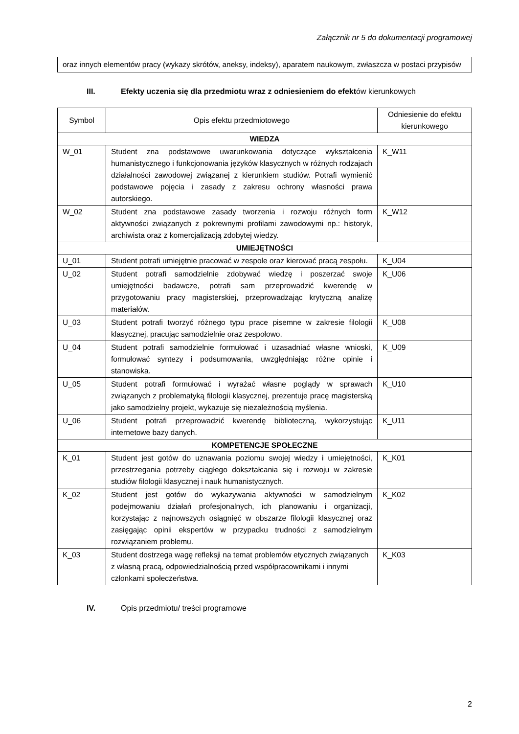Załącznik nr 5 do dokumentacji programowej
oraz innych elementów pracy (wykazy skrótów, aneksy, indeksy), aparatem naukowym, zwłaszcza w postaci przypisów
III. Efekty uczenia się dla przedmiotu wraz z odniesieniem do efektów kierunkowych
| Symbol | Opis efektu przedmiotowego | Odniesienie do efektu kierunkowego |
| --- | --- | --- |
| WIEDZA | | |
| W_01 | Student zna podstawowe uwarunkowania dotyczące wykształcenia humanistycznego i funkcjonowania języków klasycznych w różnych rodzajach działalności zawodowej związanej z kierunkiem studiów. Potrafi wymienić podstawowe pojęcia i zasady z zakresu ochrony własności prawa autorskiego. | K_W11 |
| W_02 | Student zna podstawowe zasady tworzenia i rozwoju różnych form aktywności związanych z pokrewnymi profilami zawodowymi np.: historyk, archiwista oraz z komercjalizacją zdobytej wiedzy. | K_W12 |
| UMIEJĘTNOŚCI | | |
| U_01 | Student potrafi umiejętnie pracować w zespole oraz kierować pracą zespołu. | K_U04 |
| U_02 | Student potrafi samodzielnie zdobywać wiedzę i poszerzać swoje umiejętności badawcze, potrafi sam przeprowadzić kwerendę w przygotowaniu pracy magisterskiej, przeprowadzając krytyczną analizę materiałów. | K_U06 |
| U_03 | Student potrafi tworzyć różnego typu prace pisemne w zakresie filologii klasycznej, pracując samodzielnie oraz zespołowo. | K_U08 |
| U_04 | Student potrafi samodzielnie formułować i uzasadniać własne wnioski, formułować syntezy i podsumowania, uwzględniając różne opinie i stanowiska. | K_U09 |
| U_05 | Student potrafi formułować i wyrażać własne poglądy w sprawach związanych z problematyką filologii klasycznej, prezentuje pracę magisterską jako samodzielny projekt, wykazuje się niezależnością myślenia. | K_U10 |
| U_06 | Student potrafi przeprowadzić kwerendę biblioteczną, wykorzystując internetowe bazy danych. | K_U11 |
| KOMPETENCJE SPOŁECZNE | | |
| K_01 | Student jest gotów do uznawania poziomu swojej wiedzy i umiejętności, przestrzegania potrzeby ciągłego dokształcania się i rozwoju w zakresie studiów filologii klasycznej i nauk humanistycznych. | K_K01 |
| K_02 | Student jest gotów do wykazywania aktywności w samodzielnym podejmowaniu działań profesjonalnych, ich planowaniu i organizacji, korzystając z najnowszych osiągnięć w obszarze filologii klasycznej oraz zasięgając opinii ekspertów w przypadku trudności z samodzielnym rozwiązaniem problemu. | K_K02 |
| K_03 | Student dostrzega wagę refleksji na temat problemów etycznych związanych z własną pracą, odpowiedzialnością przed współpracownikami i innymi członkami społeczeństwa. | K_K03 |
IV. Opis przedmiotu/ treści programowe
2